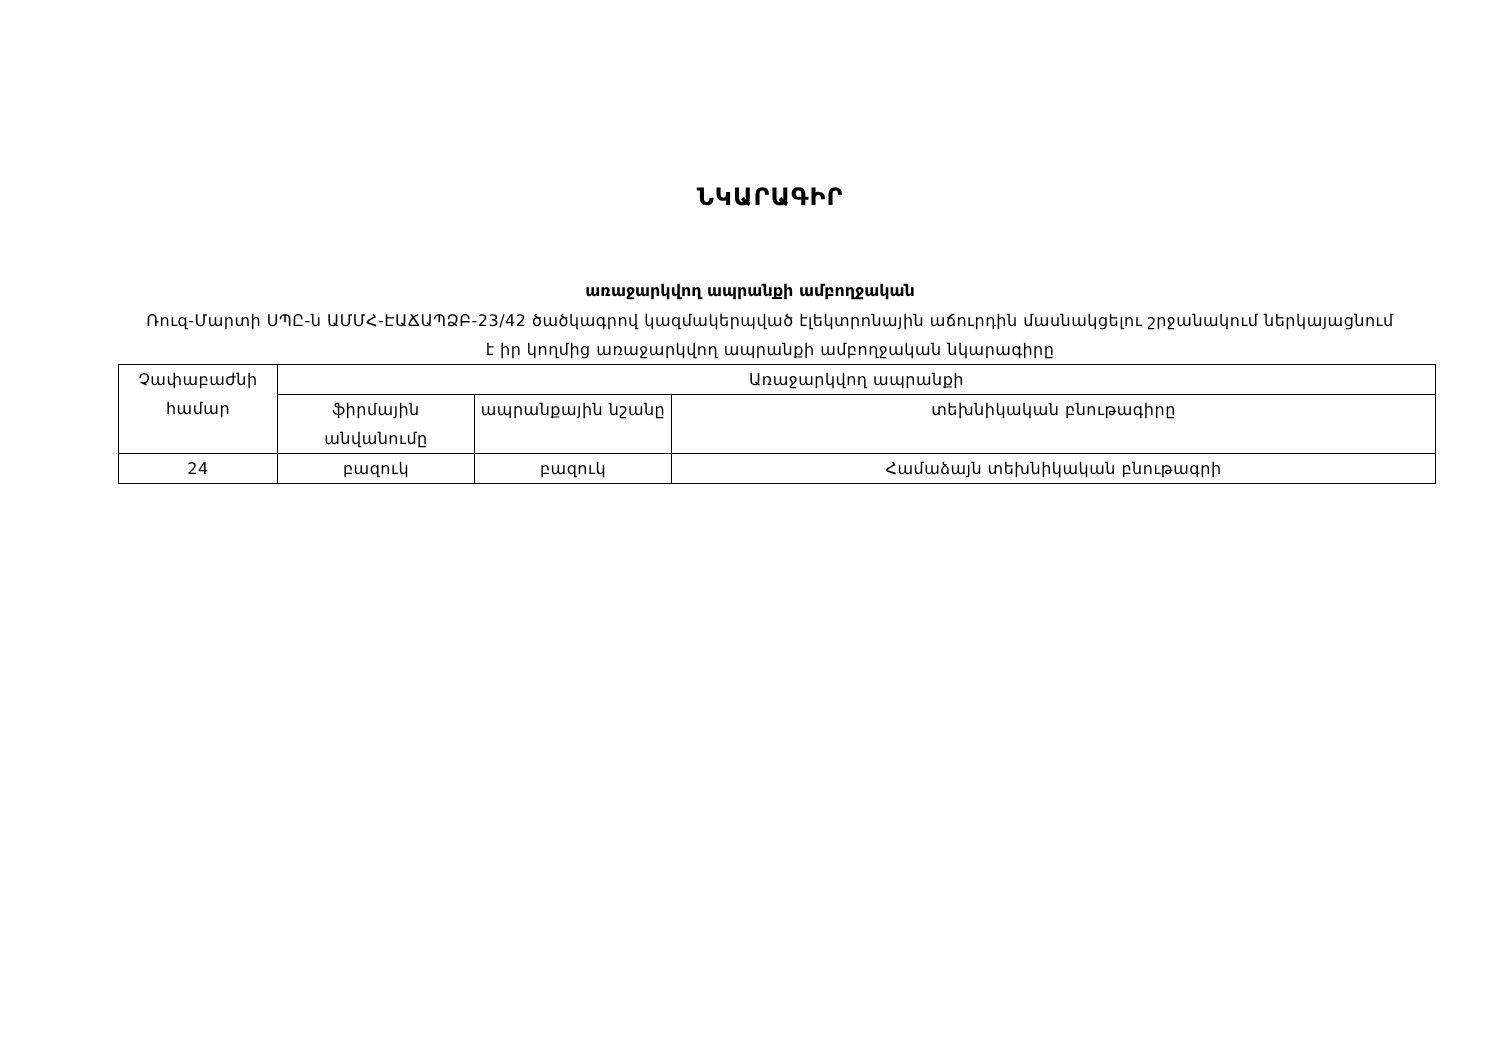ՆԿԱՐԱԳԻՐ
առաջարկվող ապրանքի ամբողջական
Ռուզ-Մարտի ՍՊԸ-ն ԱՄՄՀ-ԷԱՃԱՊՁԲ-23/42 ծածկագրով կազմակերպված էլեկտրոնային աճուրդին մասնակցելու շրջանակում ներկայացնում է իր կողմից առաջարկվող ապրանքի ամբողջական նկարագիրը
| Չափաբաժնի համար | Առաջարկվող ապրանքի | | |
| --- | --- | --- | --- |
| | ֆիրմային անվանումը | ապրանքային նշանը | տեխնիկական բնութագիրը |
| 24 | բազուկ | բազուկ | Համաձայն տեխնիկական բնութագրի |